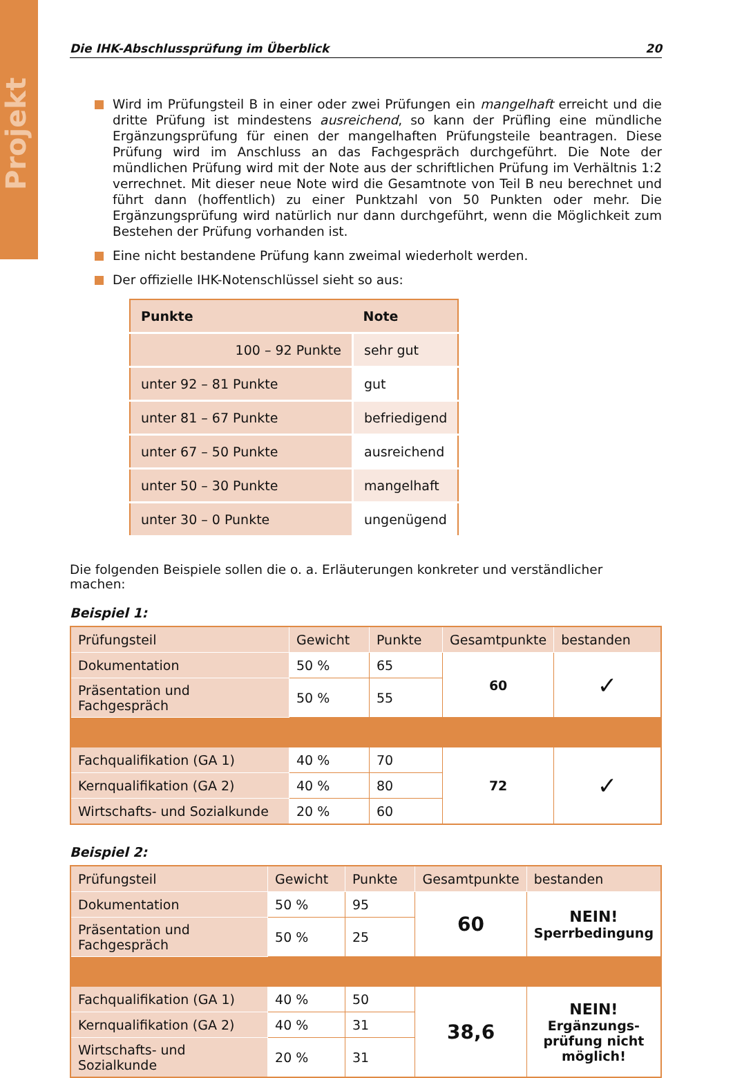Projekt
Die IHK-Abschlussprüfung im Überblick 20
Wird im Prüfungsteil B in einer oder zwei Prüfungen ein mangelhaft erreicht und die dritte Prüfung ist mindestens ausreichend, so kann der Prüfling eine mündliche Ergänzungsprüfung für einen der mangelhaften Prüfungsteile beantragen. Diese Prüfung wird im Anschluss an das Fachgespräch durchgeführt. Die Note der mündlichen Prüfung wird mit der Note aus der schriftlichen Prüfung im Verhältnis 1:2 verrechnet. Mit dieser neue Note wird die Gesamtnote von Teil B neu berechnet und führt dann (hoffentlich) zu einer Punktzahl von 50 Punkten oder mehr. Die Ergänzungsprüfung wird natürlich nur dann durchgeführt, wenn die Möglichkeit zum Bestehen der Prüfung vorhanden ist.
Eine nicht bestandene Prüfung kann zweimal wiederholt werden.
Der offizielle IHK-Notenschlüssel sieht so aus:
| Punkte | Note |
| --- | --- |
| 100 – 92 Punkte | sehr gut |
| unter 92 – 81 Punkte | gut |
| unter 81 – 67 Punkte | befriedigend |
| unter 67 – 50 Punkte | ausreichend |
| unter 50 – 30 Punkte | mangelhaft |
| unter 30 – 0 Punkte | ungenügend |
Die folgenden Beispiele sollen die o. a. Erläuterungen konkreter und verständlicher machen:
Beispiel 1:
| Prüfungsteil | Gewicht | Punkte | Gesamtpunkte | bestanden |
| Dokumentation | 50 % | 65 | 60 | ✓ |
| Präsentation und Fachgespräch | 50 % | 55 | | |
| Fachqualifikation (GA 1) | 40 % | 70 | 72 | ✓ |
| Kernqualifikation (GA 2) | 40 % | 80 | | |
| Wirtschafts- und Sozialkunde | 20 % | 60 | | |
Beispiel 2:
| Prüfungsteil | Gewicht | Punkte | Gesamtpunkte | bestanden |
| Dokumentation | 50 % | 95 | 60 | NEIN! Sperrbedingung |
| Präsentation und Fachgespräch | 50 % | 25 | | |
| Fachqualifikation (GA 1) | 40 % | 50 | 38,6 | NEIN! Ergänzungs- prüfung nicht möglich! |
| Kernqualifikation (GA 2) | 40 % | 31 | | |
| Wirtschafts- und Sozialkunde | 20 % | 31 | | |